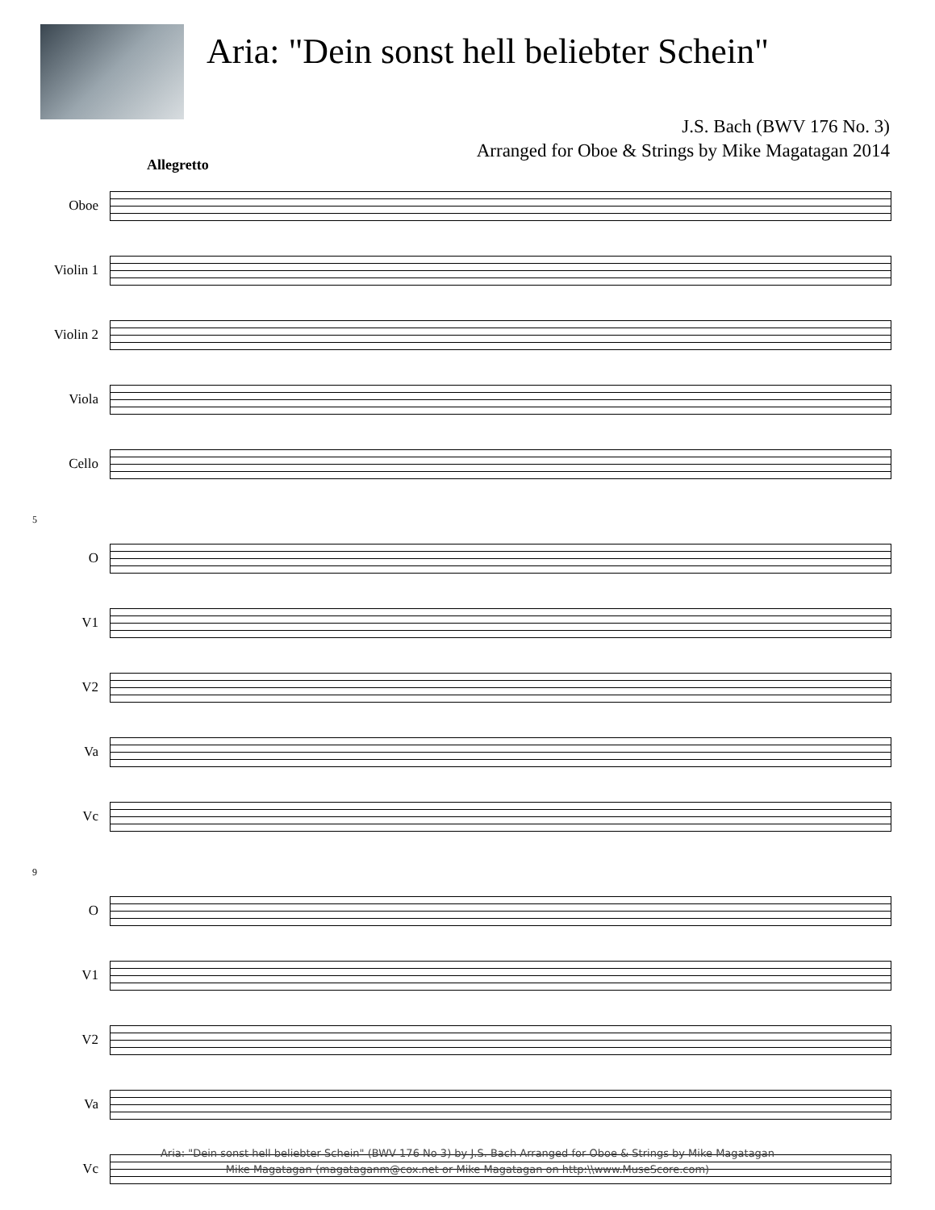Aria: "Dein sonst hell beliebter Schein"
J.S. Bach (BWV 176 No. 3)
Arranged for Oboe & Strings by Mike Magatagan 2014
Allegretto
Oboe
Violin 1
Violin 2
Viola
Cello
5
O
V1
V2
Va
Vc
9
O
V1
V2
Va
Vc
Aria: "Dein sonst hell beliebter Schein" (BWV 176 No 3) by J.S. Bach Arranged for Oboe & Strings by Mike Magatagan
Mike Magatagan (magataganm@cox.net or Mike Magatagan on http:\\www.MuseScore.com)